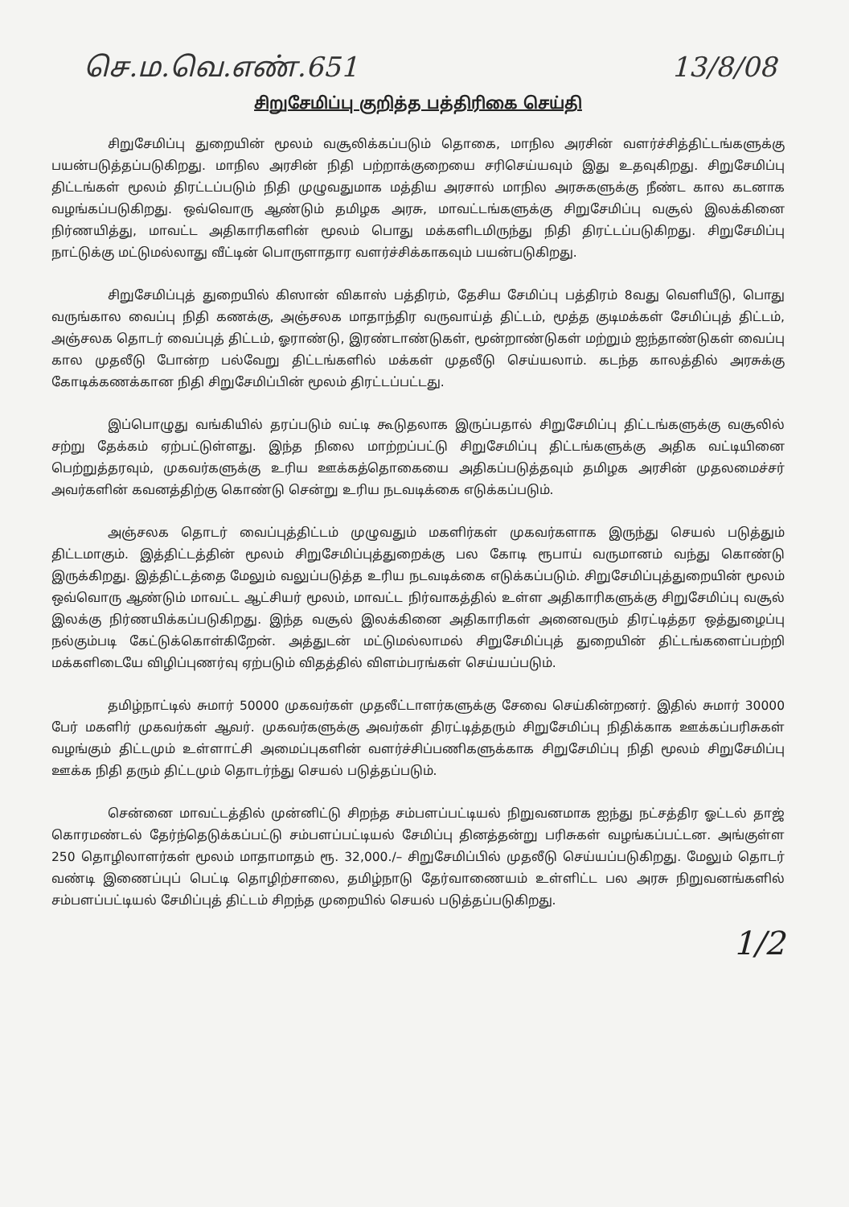செ.ம.வெ.எண்.651 13/8/08
சிறுசேமிப்பு குறித்த பத்திரிகை செய்தி
சிறுசேமிப்பு துறையின் மூலம் வசூலிக்கப்படும் தொகை, மாநில அரசின் வளர்ச்சித்திட்டங்களுக்கு பயன்படுத்தப்படுகிறது. மாநில அரசின் நிதி பற்றாக்குறையை சரிசெய்யவும் இது உதவுகிறது. சிறுசேமிப்பு திட்டங்கள் மூலம் திரட்டப்படும் நிதி முழுவதுமாக மத்திய அரசால் மாநில அரசுகளுக்கு நீண்ட கால கடனாக வழங்கப்படுகிறது. ஒவ்வொரு ஆண்டும் தமிழக அரசு, மாவட்டங்களுக்கு சிறுசேமிப்பு வசூல் இலக்கினை நிர்ணயித்து, மாவட்ட அதிகாரிகளின் மூலம் பொது மக்களிடமிருந்து நிதி திரட்டப்படுகிறது. சிறுசேமிப்பு நாட்டுக்கு மட்டுமல்லாது வீட்டின் பொருளாதார வளர்ச்சிக்காகவும் பயன்படுகிறது.
சிறுசேமிப்புத் துறையில் கிஸான் விகாஸ் பத்திரம், தேசிய சேமிப்பு பத்திரம் 8வது வெளியீடு, பொது வருங்கால வைப்பு நிதி கணக்கு, அஞ்சலக மாதாந்திர வருவாய்த் திட்டம், மூத்த குடிமக்கள் சேமிப்புத் திட்டம், அஞ்சலக தொடர் வைப்புத் திட்டம், ஓராண்டு, இரண்டாண்டுகள், மூன்றாண்டுகள் மற்றும் ஐந்தாண்டுகள் வைப்பு கால முதலீடு போன்ற பல்வேறு திட்டங்களில் மக்கள் முதலீடு செய்யலாம். கடந்த காலத்தில் அரசுக்கு கோடிக்கணக்கான நிதி சிறுசேமிப்பின் மூலம் திரட்டப்பட்டது.
இப்பொழுது வங்கியில் தரப்படும் வட்டி கூடுதலாக இருப்பதால் சிறுசேமிப்பு திட்டங்களுக்கு வசூலில் சற்று தேக்கம் ஏற்பட்டுள்ளது. இந்த நிலை மாற்றப்பட்டு சிறுசேமிப்பு திட்டங்களுக்கு அதிக வட்டியினை பெற்றுத்தரவும், முகவர்களுக்கு உரிய ஊக்கத்தொகையை அதிகப்படுத்தவும் தமிழக அரசின் முதலமைச்சர் அவர்களின் கவனத்திற்கு கொண்டு சென்று உரிய நடவடிக்கை எடுக்கப்படும்.
அஞ்சலக தொடர் வைப்புத்திட்டம் முழுவதும் மகளிர்கள் முகவர்களாக இருந்து செயல் படுத்தும் திட்டமாகும். இத்திட்டத்தின் மூலம் சிறுசேமிப்புத்துறைக்கு பல கோடி ரூபாய் வருமானம் வந்து கொண்டு இருக்கிறது. இத்திட்டத்தை மேலும் வலுப்படுத்த உரிய நடவடிக்கை எடுக்கப்படும். சிறுசேமிப்புத்துறையின் மூலம் ஒவ்வொரு ஆண்டும் மாவட்ட ஆட்சியர் மூலம், மாவட்ட நிர்வாகத்தில் உள்ள அதிகாரிகளுக்கு சிறுசேமிப்பு வசூல் இலக்கு நிர்ணயிக்கப்படுகிறது. இந்த வசூல் இலக்கினை அதிகாரிகள் அனைவரும் திரட்டித்தர ஒத்துழைப்பு நல்கும்படி கேட்டுக்கொள்கிறேன். அத்துடன் மட்டுமல்லாமல் சிறுசேமிப்புத் துறையின் திட்டங்களைப்பற்றி மக்களிடையே விழிப்புணர்வு ஏற்படும் விதத்தில் விளம்பரங்கள் செய்யப்படும்.
தமிழ்நாட்டில் சுமார் 50000 முகவர்கள் முதலீட்டாளர்களுக்கு சேவை செய்கின்றனர். இதில் சுமார் 30000 பேர் மகளிர் முகவர்கள் ஆவர். முகவர்களுக்கு அவர்கள் திரட்டித்தரும் சிறுசேமிப்பு நிதிக்காக ஊக்கப்பரிசுகள் வழங்கும் திட்டமும் உள்ளாட்சி அமைப்புகளின் வளர்ச்சிப்பணிகளுக்காக சிறுசேமிப்பு நிதி மூலம் சிறுசேமிப்பு ஊக்க நிதி தரும் திட்டமும் தொடர்ந்து செயல் படுத்தப்படும்.
சென்னை மாவட்டத்தில் முன்னிட்டு சிறந்த சம்பளப்பட்டியல் நிறுவனமாக ஐந்து நட்சத்திர ஓட்டல் தாஜ் கொரமண்டல் தேர்ந்தெடுக்கப்பட்டு சம்பளப்பட்டியல் சேமிப்பு தினத்தன்று பரிசுகள் வழங்கப்பட்டன. அங்குள்ள 250 தொழிலாளர்கள் மூலம் மாதாமாதம் ரூ. 32,000./– சிறுசேமிப்பில் முதலீடு செய்யப்படுகிறது. மேலும் தொடர் வண்டி இணைப்புப் பெட்டி தொழிற்சாலை, தமிழ்நாடு தேர்வாணையம் உள்ளிட்ட பல அரசு நிறுவனங்களில் சம்பளப்பட்டியல் சேமிப்புத் திட்டம் சிறந்த முறையில் செயல் படுத்தப்படுகிறது.
1/2